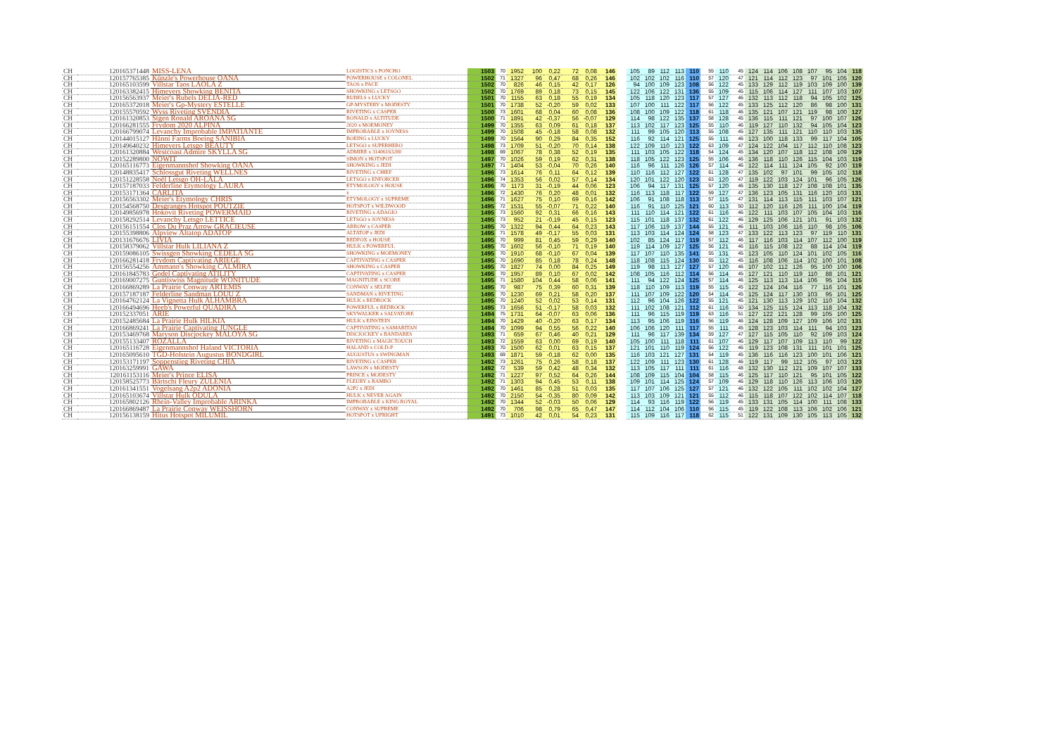| CH | 120165371448 | MISS-LENA | LOGISTICS x PONCHO | 1503 | 70 | 1952 | 100 | 0,22 | 72 | 0,08 | 146 | 105 | 89 | 112 | 113 | 110 | 55 | 110 | 45 | 124 | 114 | 106 | 108 | 107 | 95 | 104 | 118 |
| CH | 120157765385 | Künzle's Powerhouse OANA | POWERHOUSE x COLONEL | 1502 | 71 | 1327 | 96 | 0,47 | 68 | 0,26 | 146 | 102 | 102 | 102 | 116 | 110 | 57 | 120 | 47 | 121 | 114 | 112 | 123 | 97 | 101 | 105 | 120 |
| CH | 120165103599 | Villstar Taos LAOLA Z | TAOS x PACE | 1502 | 70 | 826 | 46 | 0,15 | 42 | 0,17 | 126 | 94 | 100 | 109 | 123 | 108 | 56 | 122 | 45 | 133 | 129 | 112 | 119 | 103 | 109 | 100 | 139 |
| CH | 120163382415 | Himeyers Showking BENITA | SHOWKING x LETSGO | 1502 | 70 | 1769 | 89 | 0,18 | 73 | 0,15 | 145 | 122 | 106 | 122 | 131 | 136 | 55 | 109 | 45 | 115 | 106 | 114 | 127 | 111 | 107 | 103 | 107 |
| CH | 120156563937 | Meier's Rubels DELIA-RED | RUBELS x LUCKY | 1501 | 70 | 1155 | 63 | 0,18 | 55 | 0,19 | 134 | 105 | 118 | 120 | 123 | 117 | 57 | 127 | 46 | 132 | 113 | 112 | 118 | 94 | 105 | 102 | 125 |
| CH | 120165372018 | Meier's Gp-Mystery ESTELLE | GP-MYSTERY x MODESTY | 1501 | 70 | 1738 | 52 | -0,20 | 59 | 0,02 | 133 | 107 | 100 | 111 | 122 | 117 | 56 | 122 | 45 | 133 | 125 | 112 | 120 | 86 | 98 | 100 | 131 |
| CH | 120155570592 | Wyss Riveting SVENDIA | RIVETING x CASPER | 1500 | 73 | 1601 | 68 | 0,04 | 60 | 0,08 | 136 | 108 | 100 | 109 | 122 | 118 | 61 | 118 | 46 | 135 | 121 | 107 | 121 | 119 | 98 | 100 | 127 |
| CH | 120161320853 | Stgen Ronald AROANA SG | RONALD x ALTITUDE | 1500 | 71 | 1891 | 42 | -0,37 | 56 | -0,07 | 129 | 114 | 98 | 122 | 135 | 137 | 58 | 128 | 45 | 136 | 115 | 111 | 121 | 97 | 100 | 107 | 126 |
| CH | 120166281555 | Frydom 2020 ALPINA | 2020 x MOEMONEY | 1499 | 70 | 1355 | 63 | 0,09 | 61 | 0,18 | 137 | 113 | 102 | 117 | 123 | 125 | 55 | 110 | 46 | 119 | 127 | 110 | 132 | 94 | 105 | 104 | 123 |
| CH | 120166799074 | Levanchy Improbable IMPATIANTE | IMPROBABLE x JOYNESS | 1499 | 70 | 1508 | 45 | -0,18 | 58 | 0,08 | 132 | 111 | 99 | 105 | 120 | 113 | 55 | 108 | 45 | 127 | 135 | 111 | 121 | 110 | 110 | 103 | 135 |
| CH | 120144015127 | Hänni Farms Boeing SANIBIA | BOEING x LUCKY | 1499 | 70 | 1564 | 90 | 0,29 | 84 | 0,35 | 152 | 116 | 92 | 114 | 121 | 125 | 55 | 111 | 46 | 123 | 100 | 118 | 133 | 99 | 117 | 104 | 105 |
| CH | 120149640232 | Himeyers Letsgo BEAUTY | LETSGO x SUPERHERO | 1498 | 73 | 1709 | 51 | -0,20 | 70 | 0,14 | 138 | 122 | 109 | 110 | 123 | 122 | 63 | 109 | 47 | 124 | 122 | 104 | 117 | 112 | 110 | 108 | 123 |
| CH | 120161320884 | Westcoast Admire SKYLLA SG | ADMIRE x 31406163280 | 1498 | 69 | 1067 | 78 | 0,38 | 52 | 0,19 | 135 | 111 | 103 | 105 | 122 | 118 | 54 | 124 | 45 | 134 | 120 | 107 | 118 | 112 | 108 | 109 | 129 |
| CH | 120152289800 | NOWIT | SIMON x HOTSPOT | 1497 | 70 | 1026 | 59 | 0,19 | 62 | 0,31 | 138 | 118 | 105 | 122 | 123 | 125 | 55 | 106 | 46 | 136 | 118 | 110 | 126 | 115 | 104 | 103 | 119 |
| CH | 120165116773 | Eigenmannshof Showking OANA | SHOWKING x JEDI | 1497 | 71 | 1404 | 53 | -0,04 | 70 | 0,26 | 140 | 116 | 96 | 111 | 126 | 126 | 57 | 114 | 46 | 122 | 114 | 111 | 124 | 105 | 92 | 100 | 119 |
| CH | 120148835417 | Schlossgut Riveting WELLNES | RIVETING x CHIEF | 1496 | 73 | 1614 | 76 | 0,11 | 64 | 0,12 | 139 | 110 | 116 | 112 | 127 | 122 | 61 | 128 | 47 | 135 | 102 | 97 | 101 | 99 | 105 | 102 | 118 |
| CH | 120151228558 | Noël Letsgo OH-LALA | LETSGO x ENFORCER | 1496 | 74 | 1353 | 56 | 0,02 | 57 | 0,14 | 134 | 120 | 101 | 122 | 120 | 123 | 63 | 120 | 47 | 119 | 122 | 103 | 124 | 101 | 96 | 105 | 126 |
| CH | 120157187033 | Felderline Etymology LAURA | ETYMOLOGY x HOUSE | 1496 | 70 | 1173 | 31 | -0,19 | 44 | 0,06 | 123 | 106 | 94 | 117 | 131 | 125 | 57 | 120 | 46 | 135 | 130 | 118 | 127 | 108 | 108 | 101 | 135 |
| CH | 120153171364 | CARLITA | x | 1496 | 72 | 1430 | 76 | 0,20 | 48 | 0,01 | 132 | 116 | 113 | 118 | 117 | 122 | 59 | 127 | 47 | 136 | 123 | 105 | 131 | 116 | 120 | 103 | 131 |
| CH | 120156563302 | Meier's Etymology CHRIS | ETYMOLOGY x SUPREME | 1496 | 71 | 1627 | 75 | 0,10 | 69 | 0,16 | 142 | 106 | 91 | 108 | 118 | 113 | 57 | 115 | 47 | 131 | 114 | 113 | 115 | 111 | 103 | 107 | 121 |
| CH | 120154568750 | Desgranges Hotspot POUTZIE | HOTSPOT x WILDWOOD | 1495 | 72 | 1531 | 55 | -0,07 | 71 | 0,22 | 140 | 116 | 91 | 110 | 125 | 121 | 60 | 113 | 50 | 112 | 120 | 116 | 126 | 111 | 100 | 104 | 119 |
| CH | 120149856978 | Hokovit Riveting POWERMAID | RIVETING x ADAGIO | 1495 | 73 | 1560 | 92 | 0,31 | 66 | 0,16 | 143 | 111 | 110 | 114 | 121 | 122 | 61 | 116 | 46 | 122 | 111 | 103 | 107 | 105 | 104 | 103 | 116 |
| CH | 120158292514 | Levanchy Letsgo LETTICE | LETSGO x JOYNESS | 1495 | 73 | 952 | 21 | -0,19 | 45 | 0,15 | 123 | 115 | 101 | 118 | 137 | 132 | 61 | 122 | 46 | 129 | 125 | 106 | 121 | 101 | 91 | 103 | 132 |
| CH | 120156151554 | Clos Du Praz Arrow GRACIEUSE | ARROW x CASPER | 1495 | 70 | 1322 | 94 | 0,44 | 64 | 0,23 | 143 | 117 | 106 | 119 | 137 | 144 | 55 | 121 | 46 | 111 | 103 | 106 | 116 | 110 | 98 | 105 | 106 |
| CH | 120155398806 | Alpview Altatop ADATOP | ALTATOP x JEDI | 1495 | 71 | 1578 | 49 | -0,17 | 55 | 0,03 | 131 | 113 | 103 | 114 | 124 | 124 | 58 | 123 | 47 | 133 | 122 | 113 | 123 | 97 | 119 | 110 | 131 |
| CH | 120131676676 | LIVIA | REDFOX x HOUSE | 1495 | 70 | 999 | 81 | 0,45 | 59 | 0,29 | 140 | 102 | 85 | 124 | 117 | 119 | 57 | 112 | 46 | 117 | 116 | 103 | 114 | 107 | 112 | 100 | 119 |
| CH | 120158379062 | Villstar Hulk LILIANA Z | HULK x POWERFUL | 1495 | 70 | 1602 | 56 | -0,10 | 71 | 0,19 | 140 | 119 | 114 | 109 | 127 | 125 | 56 | 121 | 46 | 116 | 115 | 108 | 122 | 88 | 114 | 104 | 119 |
| CH | 120159086105 | Swissgen Showking CEDELA SG | SHOWKING x MOEMONEY | 1495 | 70 | 1910 | 68 | -0,10 | 67 | 0,04 | 139 | 117 | 107 | 110 | 135 | 141 | 55 | 131 | 45 | 123 | 105 | 110 | 124 | 101 | 102 | 105 | 116 |
| CH | 120166281418 | Frydom Captivating ARIEGE | CAPTIVATING x CASPER | 1495 | 70 | 1690 | 85 | 0,18 | 78 | 0,24 | 148 | 118 | 108 | 115 | 124 | 130 | 55 | 112 | 45 | 116 | 108 | 106 | 114 | 102 | 100 | 101 | 108 |
| CH | 120156554256 | Ammann's Showking CALMIRA | SHOWKING x CASPER | 1495 | 70 | 1827 | 74 | 0,00 | 84 | 0,25 | 149 | 119 | 98 | 113 | 127 | 127 | 57 | 120 | 46 | 107 | 102 | 112 | 126 | 95 | 100 | 100 | 106 |
| CH | 120161845783 | Godel Captivating ATILITY | CAPTIVATING x CASPER | 1495 | 70 | 1957 | 89 | 0,10 | 67 | 0,02 | 142 | 108 | 105 | 116 | 112 | 114 | 56 | 114 | 45 | 127 | 121 | 110 | 119 | 110 | 88 | 101 | 121 |
| CH | 120169007275 | Guntiswiss Magnitude WONITUDE | MAGNITUDE x SCORE | 1495 | 71 | 1580 | 104 | 0,44 | 58 | 0,06 | 141 | 111 | 94 | 122 | 124 | 125 | 57 | 114 | 46 | 125 | 113 | 113 | 114 | 106 | 95 | 104 | 115 |
| CH | 120166869289 | La Prairie Conway ARTEMIS | CONWAY x SELFIE | 1495 | 70 | 987 | 75 | 0,39 | 60 | 0,31 | 139 | 118 | 110 | 109 | 113 | 119 | 55 | 115 | 45 | 122 | 124 | 104 | 116 | 77 | 116 | 101 | 126 |
| CH | 120157187187 | Felderline Sandman LOUU Z | SANDMAN x RIVETING | 1495 | 70 | 1230 | 69 | 0,21 | 58 | 0,20 | 137 | 111 | 107 | 109 | 122 | 120 | 54 | 114 | 45 | 125 | 124 | 117 | 130 | 103 | 95 | 101 | 125 |
| CH | 120164762124 | La Vignetta Hulk ALHAMBRA | HULK x REDROCK | 1495 | 70 | 1240 | 52 | 0,02 | 53 | 0,14 | 131 | 112 | 96 | 104 | 126 | 122 | 55 | 121 | 45 | 121 | 130 | 113 | 129 | 102 | 110 | 104 | 132 |
| CH | 120166494696 | Heeb's Powerful QUADIRA | POWERFUL x REDROCK | 1495 | 73 | 1656 | 51 | -0,17 | 58 | 0,03 | 132 | 111 | 102 | 108 | 121 | 112 | 61 | 116 | 50 | 134 | 125 | 115 | 124 | 113 | 118 | 104 | 132 |
| CH | 120152337051 | ARIE | SKYWALKER x SALVATORE | 1494 | 75 | 1731 | 64 | -0,07 | 63 | 0,06 | 136 | 111 | 96 | 115 | 119 | 119 | 63 | 116 | 51 | 127 | 122 | 121 | 128 | 99 | 105 | 100 | 125 |
| CH | 120152485684 | La Prairie Hulk HILKIA | HULK x EINSTEIN | 1494 | 70 | 1429 | 40 | -0,20 | 63 | 0,17 | 134 | 113 | 95 | 106 | 119 | 116 | 56 | 119 | 46 | 124 | 128 | 109 | 127 | 109 | 106 | 102 | 131 |
| CH | 120166869241 | La Prairie Captivating JUNGLE | CAPTIVATING x SAMARITAN | 1494 | 70 | 1099 | 94 | 0,55 | 56 | 0,22 | 140 | 106 | 106 | 120 | 111 | 117 | 55 | 111 | 45 | 128 | 123 | 103 | 114 | 111 | 94 | 103 | 123 |
| CH | 120153469768 | Maryson Discjockey MALOYA SG | DISCJOCKEY x BANDARES | 1493 | 71 | 659 | 67 | 0,46 | 40 | 0,21 | 129 | 111 | 96 | 117 | 139 | 134 | 59 | 127 | 47 | 127 | 115 | 105 | 110 | 92 | 109 | 103 | 124 |
| CH | 120155133407 | ROZALLA | RIVETING x MAGICTOUCH | 1493 | 72 | 1559 | 63 | 0,00 | 69 | 0,19 | 140 | 105 | 100 | 111 | 118 | 111 | 61 | 107 | 46 | 129 | 117 | 107 | 109 | 113 | 110 | 99 | 122 |
| CH | 120165116728 | Eigenmannshof Haland VICTORIA | HALAND x COLD-P | 1493 | 70 | 1500 | 62 | 0,01 | 63 | 0,15 | 137 | 121 | 101 | 110 | 119 | 124 | 56 | 122 | 46 | 119 | 123 | 108 | 131 | 111 | 101 | 101 | 125 |
| CH | 120165095610 | TGD-Holstein Augustus BONDGIRL | AUGUSTUS x SWINGMAN | 1493 | 69 | 1871 | 59 | -0,18 | 62 | 0,00 | 135 | 116 | 103 | 121 | 127 | 131 | 54 | 119 | 45 | 136 | 116 | 116 | 123 | 100 | 101 | 106 | 121 |
| CH | 120153171197 | Soppenstieg Riveting CHIA | RIVETING x CASPER | 1492 | 73 | 1261 | 75 | 0,26 | 58 | 0,18 | 137 | 122 | 109 | 111 | 123 | 130 | 61 | 128 | 46 | 119 | 117 | 99 | 112 | 105 | 97 | 103 | 123 |
| CH | 120163259991 | GAWA | LAWSON x MODESTY | 1492 | 72 | 539 | 59 | 0,42 | 48 | 0,34 | 132 | 113 | 105 | 117 | 111 | 111 | 61 | 116 | 48 | 132 | 130 | 112 | 121 | 109 | 107 | 107 | 133 |
| CH | 120161153116 | Meier's Prince ELISA | PRINCE x MODESTY | 1492 | 71 | 1227 | 97 | 0,52 | 64 | 0,26 | 144 | 108 | 109 | 115 | 104 | 104 | 58 | 115 | 46 | 125 | 117 | 110 | 121 | 95 | 101 | 105 | 122 |
| CH | 120158525773 | Bärtschi Fleury ZULENIA | FLEURY x RAMBO | 1492 | 71 | 1303 | 94 | 0,45 | 53 | 0,11 | 138 | 109 | 101 | 114 | 125 | 124 | 57 | 109 | 46 | 129 | 118 | 110 | 126 | 113 | 106 | 103 | 120 |
| CH | 120161341551 | Vogelsang A2p2 ADONIA | A2P2 x JEDI | 1492 | 70 | 1461 | 85 | 0,28 | 51 | 0,03 | 135 | 117 | 107 | 106 | 125 | 127 | 57 | 121 | 46 | 132 | 122 | 105 | 111 | 102 | 102 | 104 | 127 |
| CH | 120165103674 | Villstar Hulk ODULA | HULK x NEVER AGAIN | 1492 | 70 | 2150 | 54 | -0,35 | 80 | 0,09 | 142 | 113 | 103 | 109 | 121 | 121 | 55 | 112 | 46 | 115 | 118 | 107 | 122 | 102 | 114 | 107 | 118 |
| CH | 120165802126 | Rhein-Valley Improbable ARINKA | IMPROBABLE x KING ROYAL | 1492 | 70 | 1344 | 52 | -0,03 | 50 | 0,06 | 129 | 114 | 93 | 116 | 119 | 122 | 56 | 119 | 45 | 133 | 131 | 105 | 114 | 100 | 111 | 108 | 133 |
| CH | 120166869487 | La Prairie Conway WEISSHORN | CONWAY x SUPREME | 1492 | 70 | 706 | 98 | 0,79 | 65 | 0,47 | 147 | 114 | 112 | 104 | 106 | 110 | 56 | 115 | 45 | 119 | 122 | 108 | 113 | 106 | 102 | 106 | 121 |
| CH | 120156138159 | Hitus Hotspot MILUMIL | HOTSPOT x UPRIGHT | 1491 | 73 | 1010 | 42 | 0,01 | 54 | 0,23 | 131 | 115 | 109 | 116 | 117 | 118 | 62 | 115 | 51 | 122 | 131 | 109 | 130 | 105 | 113 | 105 | 132 |